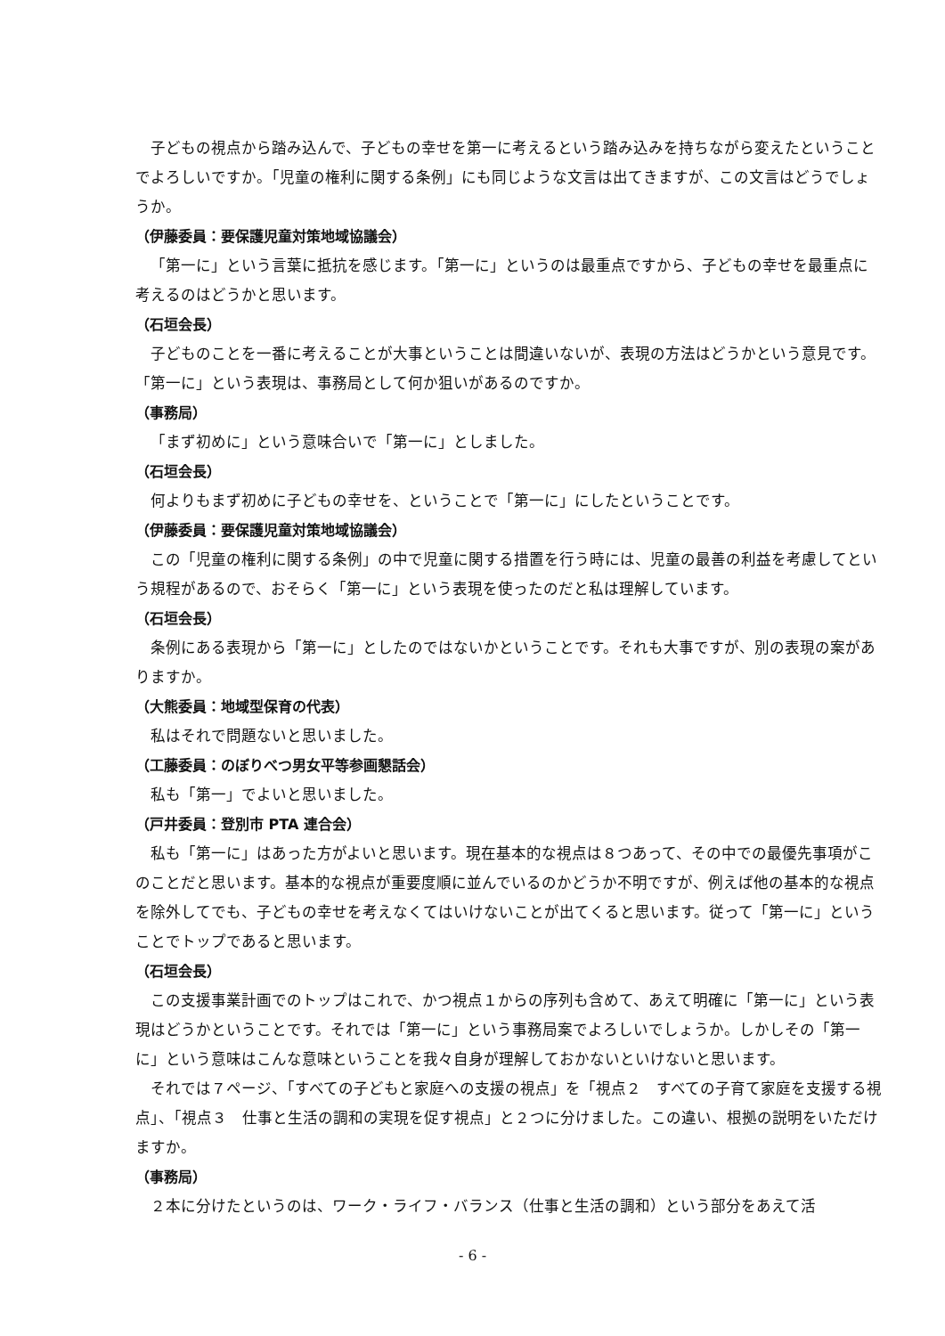子どもの視点から踏み込んで、子どもの幸せを第一に考えるという踏み込みを持ちながら変えたということでよろしいですか。「児童の権利に関する条例」にも同じような文言は出てきますが、この文言はどうでしょうか。
（伊藤委員：要保護児童対策地域協議会）
「第一に」という言葉に抵抗を感じます。「第一に」というのは最重点ですから、子どもの幸せを最重点に考えるのはどうかと思います。
（石垣会長）
子どものことを一番に考えることが大事ということは間違いないが、表現の方法はどうかという意見です。「第一に」という表現は、事務局として何か狙いがあるのですか。
（事務局）
「まず初めに」という意味合いで「第一に」としました。
（石垣会長）
何よりもまず初めに子どもの幸せを、ということで「第一に」にしたということです。
（伊藤委員：要保護児童対策地域協議会）
この「児童の権利に関する条例」の中で児童に関する措置を行う時には、児童の最善の利益を考慮してという規程があるので、おそらく「第一に」という表現を使ったのだと私は理解しています。
（石垣会長）
条例にある表現から「第一に」としたのではないかということです。それも大事ですが、別の表現の案がありますか。
（大熊委員：地域型保育の代表）
私はそれで問題ないと思いました。
（工藤委員：のぼりべつ男女平等参画懇話会）
私も「第一」でよいと思いました。
（戸井委員：登別市 PTA 連合会）
私も「第一に」はあった方がよいと思います。現在基本的な視点は８つあって、その中での最優先事項がこのことだと思います。基本的な視点が重要度順に並んでいるのかどうか不明ですが、例えば他の基本的な視点を除外してでも、子どもの幸せを考えなくてはいけないことが出てくると思います。従って「第一に」ということでトップであると思います。
（石垣会長）
この支援事業計画でのトップはこれで、かつ視点１からの序列も含めて、あえて明確に「第一に」という表現はどうかということです。それでは「第一に」という事務局案でよろしいでしょうか。しかしその「第一に」という意味はこんな意味ということを我々自身が理解しておかないといけないと思います。
それでは７ページ、「すべての子どもと家庭への支援の視点」を「視点２　すべての子育て家庭を支援する視点」、「視点３　仕事と生活の調和の実現を促す視点」と２つに分けました。この違い、根拠の説明をいただけますか。
（事務局）
２本に分けたというのは、ワーク・ライフ・バランス（仕事と生活の調和）という部分をあえて活
- 6 -